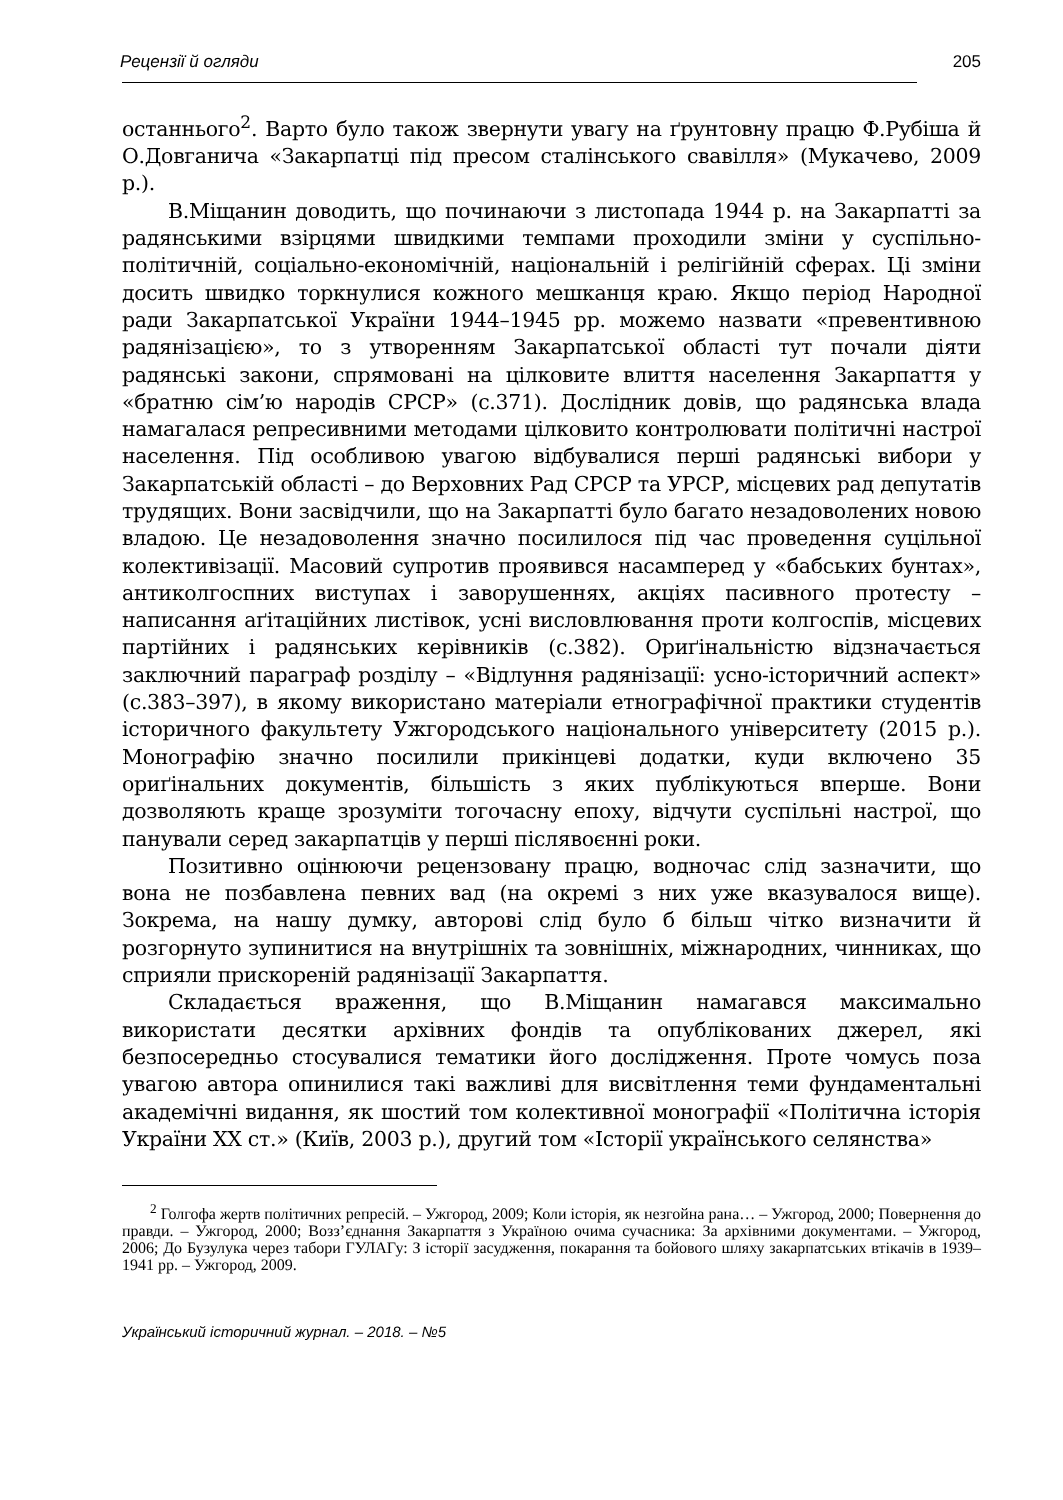Рецензії й огляди 205
останнього<sup>2</sup>. Варто було також звернути увагу на ґрунтовну працю Ф.Рубіша й О.Довганича «Закарпатці під пресом сталінського свавілля» (Мукачево, 2009 р.).
В.Міщанин доводить, що починаючи з листопада 1944 р. на Закарпатті за радянськими взірцями швидкими темпами проходили зміни у суспільно-політичній, соціально-економічній, національній і релігійній сферах. Ці зміни досить швидко торкнулися кожного мешканця краю. Якщо період Народної ради Закарпатської України 1944–1945 рр. можемо назвати «превентивною радянізацією», то з утворенням Закарпатської області тут почали діяти радянські закони, спрямовані на цілковите влиття населення Закарпаття у «братню сім’ю народів СРСР» (с.371). Дослідник довів, що радянська влада намагалася репресивними методами цілковито контролювати політичні настрої населення. Під особливою увагою відбувалися перші радянські вибори у Закарпатській області – до Верховних Рад СРСР та УРСР, місцевих рад депутатів трудящих. Вони засвідчили, що на Закарпатті було багато незадоволених новою владою. Це незадоволення значно посилилося під час проведення суцільної колективізації. Масовий супротив проявився насамперед у «бабських бунтах», антиколгоспних виступах і заворушеннях, акціях пасивного протесту – написання аґітаційних листівок, усні висловлювання проти колгоспів, місцевих партійних і радянських керівників (с.382). Ориґінальністю відзначається заключний параграф розділу – «Відлуння радянізації: усно-історичний аспект» (с.383–397), в якому використано матеріали етнографічної практики студентів історичного факультету Ужгородського національного університету (2015 р.). Монографію значно посилили прикінцеві додатки, куди включено 35 ориґінальних документів, більшість з яких публікуються вперше. Вони дозволяють краще зрозуміти тогочасну епоху, відчути суспільні настрої, що панували серед закарпатців у перші післявоєнні роки.
Позитивно оцінюючи рецензовану працю, водночас слід зазначити, що вона не позбавлена певних вад (на окремі з них уже вказувалося вище). Зокрема, на нашу думку, авторові слід було б більш чітко визначити й розгорнуто зупинитися на внутрішніх та зовнішніх, міжнародних, чинниках, що сприяли прискореній радянізації Закарпаття.
Складається враження, що В.Міщанин намагався максимально використати десятки архівних фондів та опублікованих джерел, які безпосередньо стосувалися тематики його дослідження. Проте чомусь поза увагою автора опинилися такі важливі для висвітлення теми фундаментальні академічні видання, як шостий том колективної монографії «Політична історія України ХХ ст.» (Київ, 2003 р.), другий том «Історії українського селянства»
<sup>2</sup> Голгофа жертв політичних репресій. – Ужгород, 2009; Коли історія, як незгойна рана… – Ужгород, 2000; Повернення до правди. – Ужгород, 2000; Возз’єднання Закарпаття з Україною очима сучасника: За архівними документами. – Ужгород, 2006; До Бузулука через табори ГУЛАГу: З історії засудження, покарання та бойового шляху закарпатських втікачів в 1939–1941 рр. – Ужгород, 2009.
Український історичний журнал. – 2018. – №5